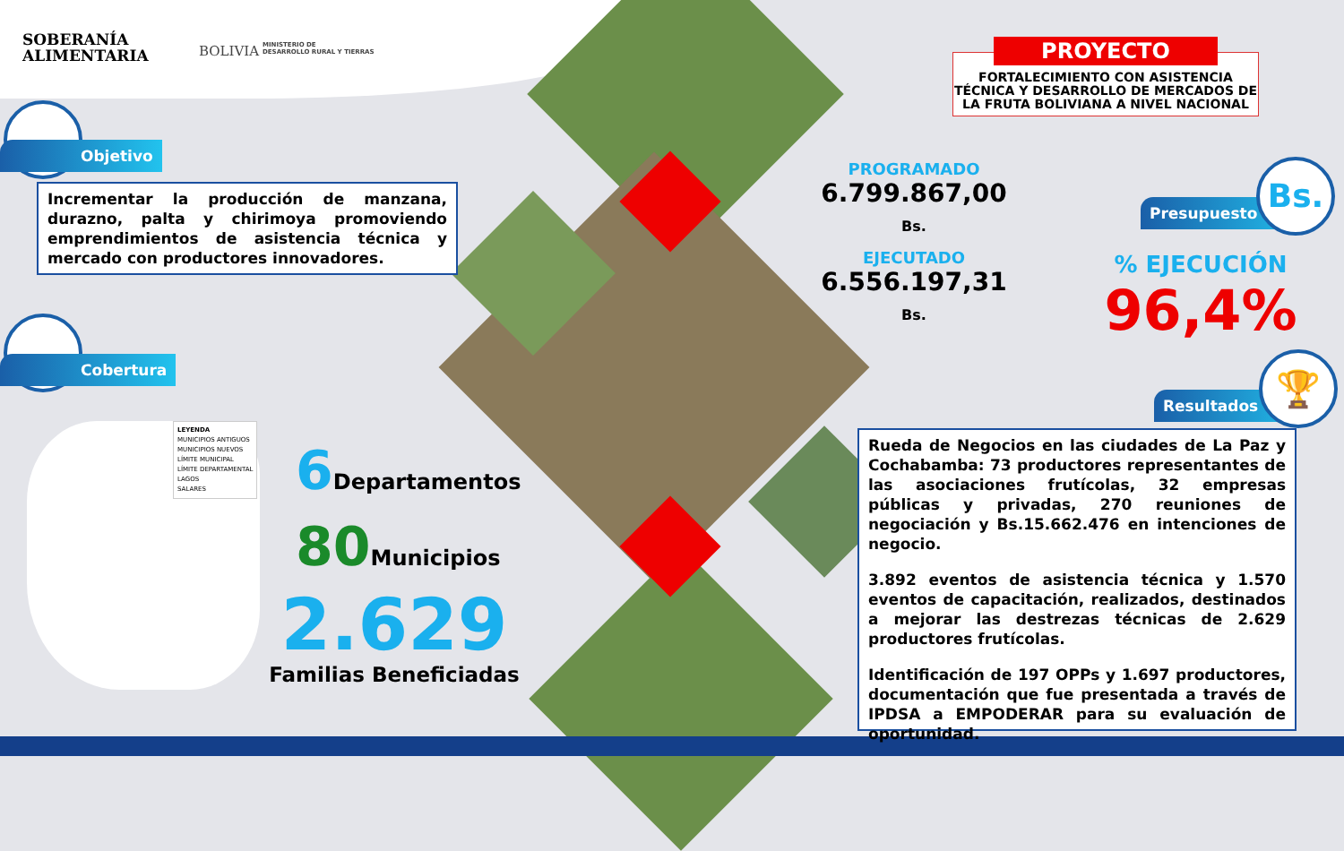SOBERANÍA
ALIMENTARIA
BOLIVIA
MINISTERIO DE
DESARROLLO RURAL Y TIERRAS
PROYECTO
FORTALECIMIENTO CON ASISTENCIA TÉCNICA Y DESARROLLO DE MERCADOS DE LA FRUTA BOLIVIANA A NIVEL NACIONAL
Objetivo
Incrementar la producción de manzana, durazno, palta y chirimoya promoviendo emprendimientos de asistencia técnica y mercado con productores innovadores.
Cobertura
LEYENDA
MUNICIPIOS ANTIGUOS
MUNICIPIOS NUEVOS
LÍMITE MUNICIPAL
LÍMITE DEPARTAMENTAL
LAGOS
SALARES
6 Departamentos
80 Municipios
2.629
Familias Beneficiadas
PROGRAMADO
6.799.867,00 Bs.
EJECUTADO
6.556.197,31 Bs.
Presupuesto
Bs.
% EJECUCIÓN
96,4%
Resultados
🏆
Rueda de Negocios en las ciudades de La Paz y Cochabamba: 73 productores representantes de las asociaciones frutícolas, 32 empresas públicas y privadas, 270 reuniones de negociación y Bs.15.662.476 en intenciones de negocio.
3.892 eventos de asistencia técnica y 1.570 eventos de capacitación, realizados, destinados a mejorar las destrezas técnicas de 2.629 productores frutícolas.
Identificación de 197 OPPs y 1.697 productores, documentación que fue presentada a través de IPDSA a EMPODERAR para su evaluación de oportunidad.